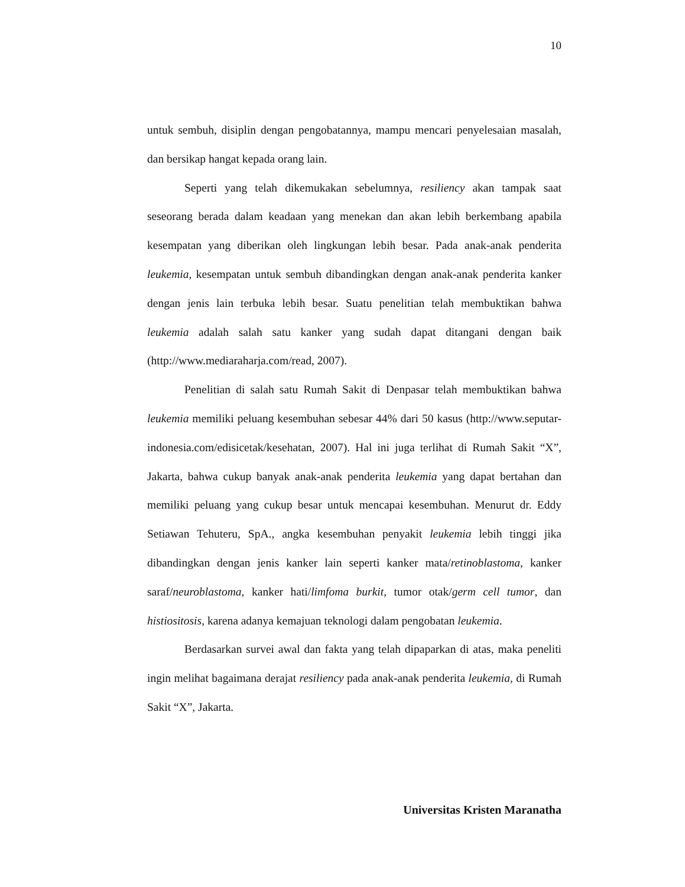10
untuk sembuh, disiplin dengan pengobatannya, mampu mencari penyelesaian masalah, dan bersikap hangat kepada orang lain.
Seperti yang telah dikemukakan sebelumnya, resiliency akan tampak saat seseorang berada dalam keadaan yang menekan dan akan lebih berkembang apabila kesempatan yang diberikan oleh lingkungan lebih besar. Pada anak-anak penderita leukemia, kesempatan untuk sembuh dibandingkan dengan anak-anak penderita kanker dengan jenis lain terbuka lebih besar. Suatu penelitian telah membuktikan bahwa leukemia adalah salah satu kanker yang sudah dapat ditangani dengan baik (http://www.mediaraharja.com/read, 2007).
Penelitian di salah satu Rumah Sakit di Denpasar telah membuktikan bahwa leukemia memiliki peluang kesembuhan sebesar 44% dari 50 kasus (http://www.seputar-indonesia.com/edisicetak/kesehatan, 2007). Hal ini juga terlihat di Rumah Sakit “X”, Jakarta, bahwa cukup banyak anak-anak penderita leukemia yang dapat bertahan dan memiliki peluang yang cukup besar untuk mencapai kesembuhan. Menurut dr. Eddy Setiawan Tehuteru, SpA., angka kesembuhan penyakit leukemia lebih tinggi jika dibandingkan dengan jenis kanker lain seperti kanker mata/retinoblastoma, kanker saraf/neuroblastoma, kanker hati/limfoma burkit, tumor otak/germ cell tumor, dan histiositosis, karena adanya kemajuan teknologi dalam pengobatan leukemia.
Berdasarkan survei awal dan fakta yang telah dipaparkan di atas, maka peneliti ingin melihat bagaimana derajat resiliency pada anak-anak penderita leukemia, di Rumah Sakit “X”, Jakarta.
Universitas Kristen Maranatha